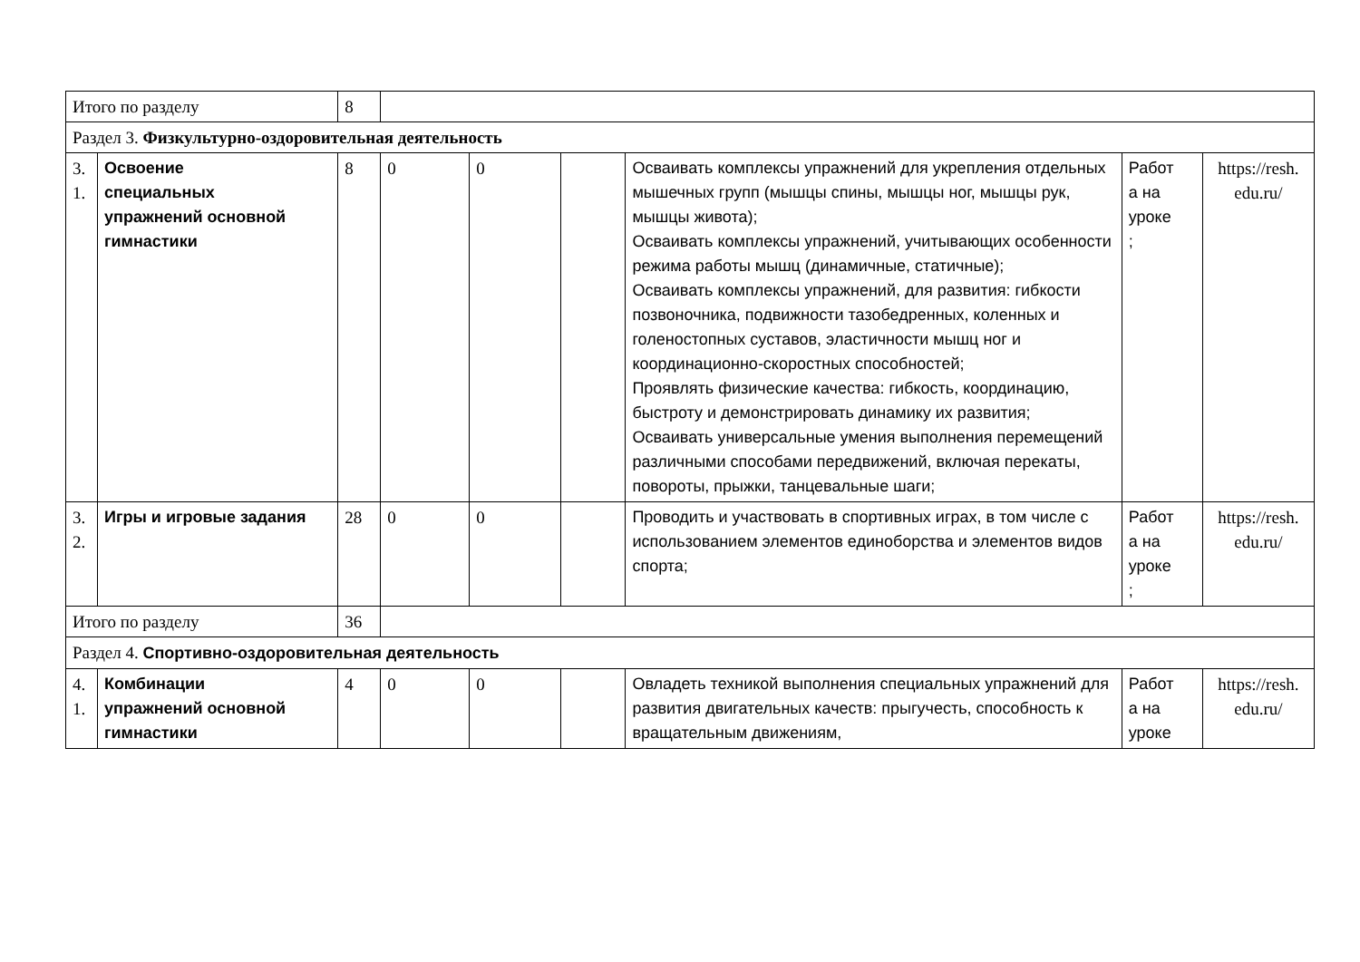| Итого по разделу | | 8 | | | | | | |
| Раздел 3. Физкультурно-оздоровительная деятельность | | | | | | | | |
| 3. 1. | Освоение специальных упражнений основной гимнастики | 8 | 0 | 0 | | Осваивать комплексы упражнений для укрепления отдельных мышечных групп (мышцы спины, мышцы ног, мышцы рук, мышцы живота); Осваивать комплексы упражнений, учитывающих особенности режима работы мышц (динамичные, статичные); Осваивать комплексы упражнений, для развития: гибкости позвоночника, подвижности тазобедренных, коленных и голеностопных суставов, эластичности мышц ног и координационно-скоростных способностей; Проявлять физические качества: гибкость, координацию, быстроту и демонстрировать динамику их развития; Осваивать универсальные умения выполнения перемещений различными способами передвижений, включая перекаты, повороты, прыжки, танцевальные шаги; | Работ а на уроке ; | https://resh. edu.ru/ |
| 3. 2. | Игры и игровые задания | 28 | 0 | 0 | | Проводить и участвовать в спортивных играх, в том числе с использованием элементов единоборства и элементов видов спорта; | Работ а на уроке ; | https://resh. edu.ru/ |
| Итого по разделу | | 36 | | | | | | |
| Раздел 4. Спортивно-оздоровительная деятельность | | | | | | | | |
| 4. 1. | Комбинации упражнений основной гимнастики | 4 | 0 | 0 | | Овладеть техникой выполнения специальных упражнений для развития двигательных качеств: прыгучесть, способность к вращательным движениям, | Работ а на уроке | https://resh. edu.ru/ |